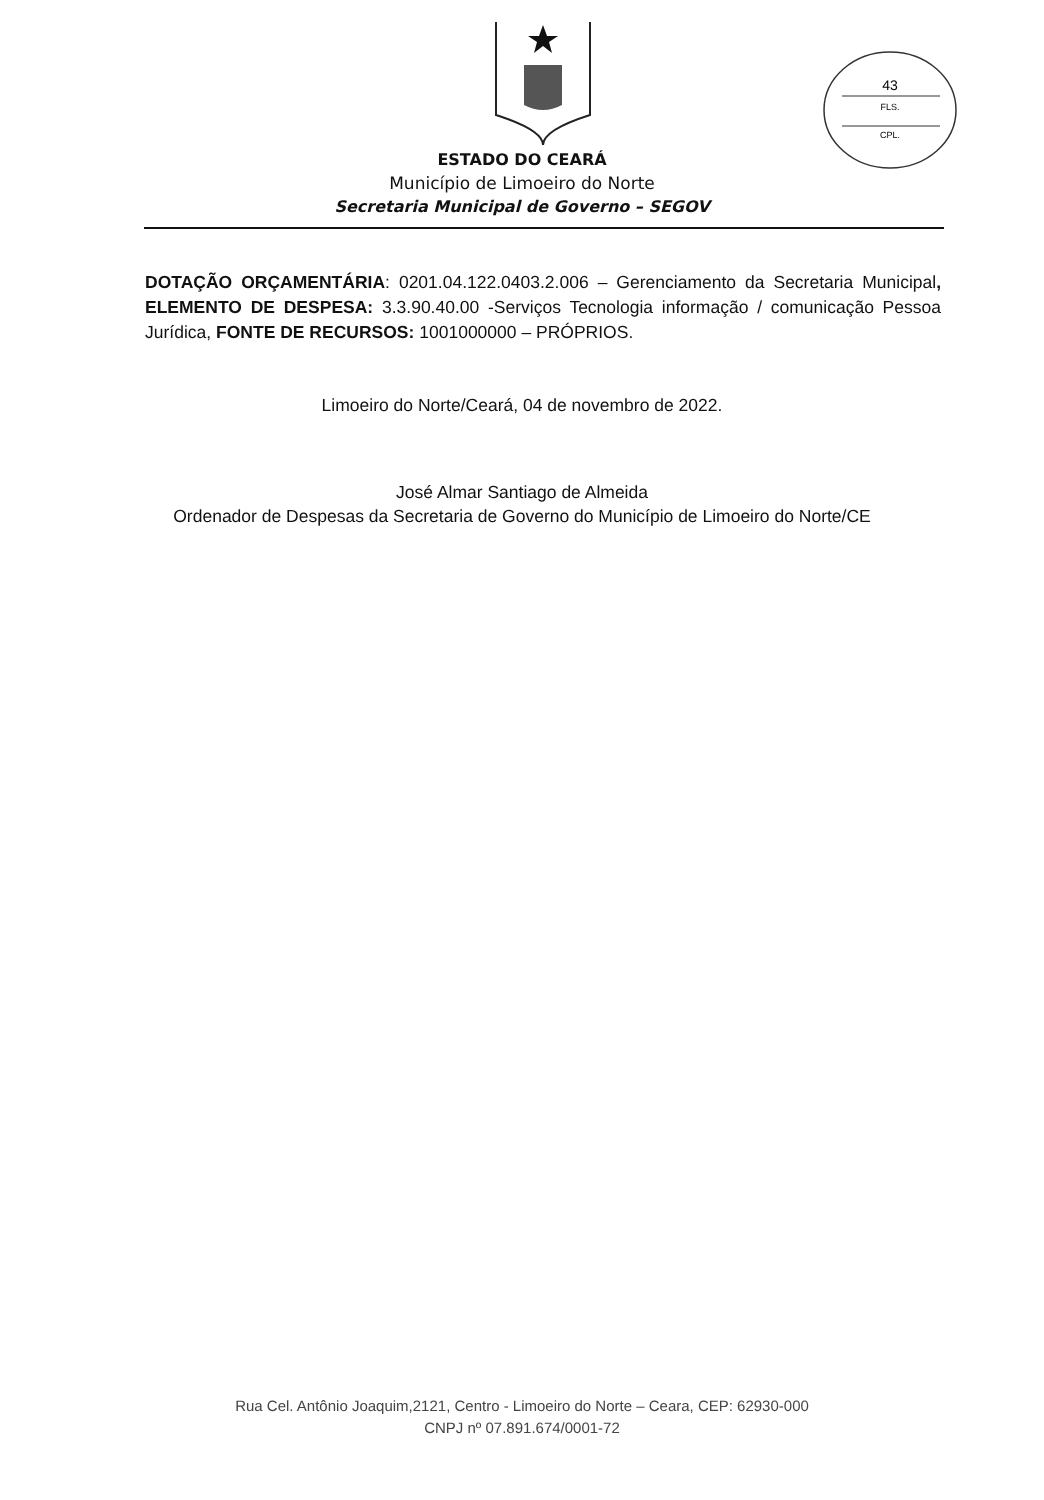43
FLS.
CPL.
ESTADO DO CEARÁ
Município de Limoeiro do Norte
Secretaria Municipal de Governo – SEGOV
DOTAÇÃO ORÇAMENTÁRIA: 0201.04.122.0403.2.006 – Gerenciamento da Secretaria Municipal, ELEMENTO DE DESPESA: 3.3.90.40.00 -Serviços Tecnologia informação / comunicação Pessoa Jurídica, FONTE DE RECURSOS: 1001000000 – PRÓPRIOS.
Limoeiro do Norte/Ceará, 04 de novembro de 2022.
José Almar Santiago de Almeida
Ordenador de Despesas da Secretaria de Governo do Município de Limoeiro do Norte/CE
Rua Cel. Antônio Joaquim,2121, Centro - Limoeiro do Norte – Ceara, CEP: 62930-000
CNPJ nº 07.891.674/0001-72